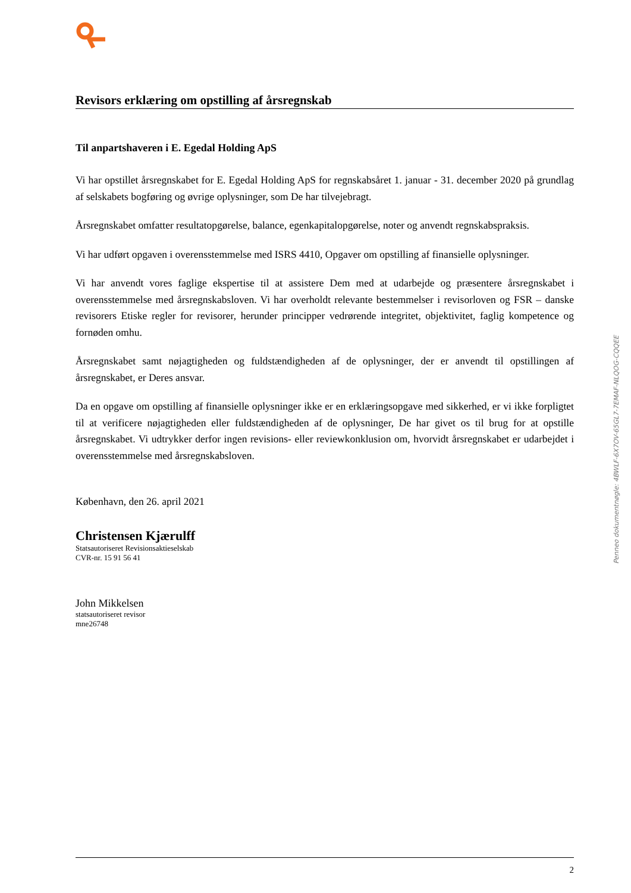Revisors erklæring om opstilling af årsregnskab
Til anpartshaveren i E. Egedal Holding ApS
Vi har opstillet årsregnskabet for E. Egedal Holding ApS for regnskabsåret 1. januar - 31. december 2020 på grundlag af selskabets bogføring og øvrige oplysninger, som De har tilvejebragt.
Årsregnskabet omfatter resultatopgørelse, balance, egenkapitalopgørelse, noter og anvendt regnskabspraksis.
Vi har udført opgaven i overensstemmelse med ISRS 4410, Opgaver om opstilling af finansielle oplysninger.
Vi har anvendt vores faglige ekspertise til at assistere Dem med at udarbejde og præsentere årsregnskabet i overensstemmelse med årsregnskabsloven. Vi har overholdt relevante bestemmelser i revisorloven og FSR – danske revisorers Etiske regler for revisorer, herunder principper vedrørende integritet, objektivitet, faglig kompetence og fornøden omhu.
Årsregnskabet samt nøjagtigheden og fuldstændigheden af de oplysninger, der er anvendt til opstillingen af årsregnskabet, er Deres ansvar.
Da en opgave om opstilling af finansielle oplysninger ikke er en erklæringsopgave med sikkerhed, er vi ikke forpligtet til at verificere nøjagtigheden eller fuldstændigheden af de oplysninger, De har givet os til brug for at opstille årsregnskabet. Vi udtrykker derfor ingen revisions- eller reviewkonklusion om, hvorvidt årsregnskabet er udarbejdet i overensstemmelse med årsregnskabsloven.
København, den 26. april 2021
Christensen Kjærulff
Statsautoriseret Revisionsaktieselskab
CVR-nr. 15 91 56 41
John Mikkelsen
statsautoriseret revisor
mne26748
2
Penneo dokumentnøgle: 4BWLF-6X7OV-65GL7-7EMAF-NLQOG-CQQEE